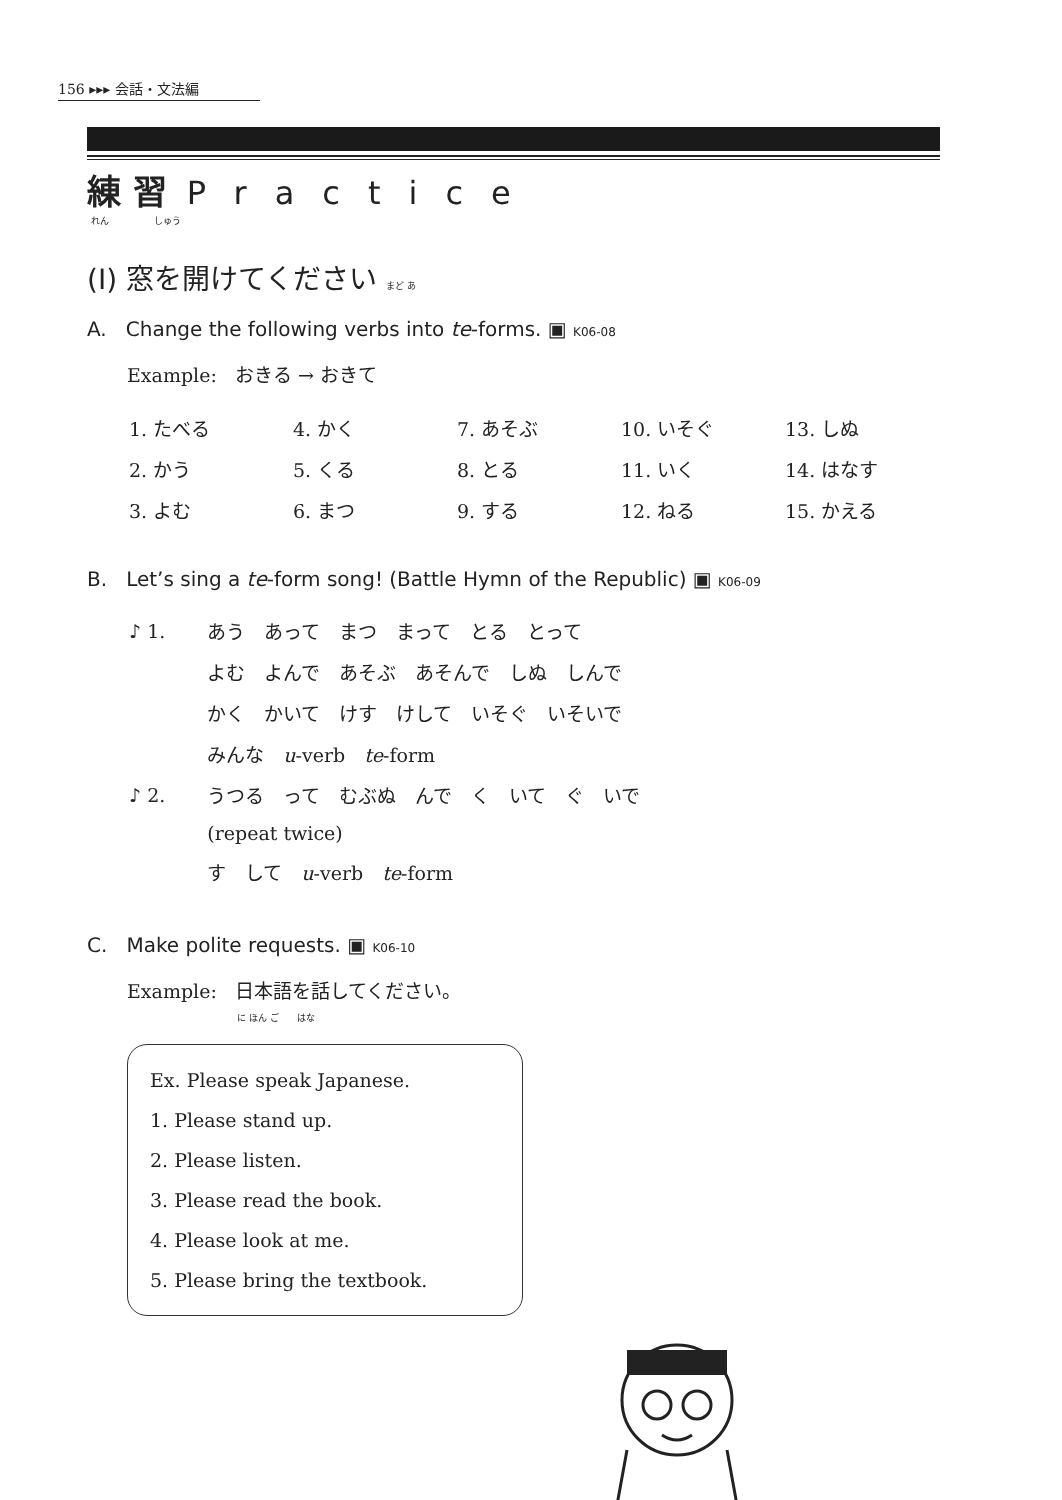156 ▸▸▸ 会話・文法編
練 習 Practice
れん　　　　　しゅう
(I) 窓を開けてください まど あ
A. Change the following verbs into te-forms. ▣ K06-08
Example: おきる → おきて
| 1. たべる | 4. かく | 7. あそぶ | 10. いそぐ | 13. しぬ |
| 2. かう | 5. くる | 8. とる | 11. いく | 14. はなす |
| 3. よむ | 6. まつ | 9. する | 12. ねる | 15. かえる |
B. Let’s sing a te-form song! (Battle Hymn of the Republic) ▣ K06-09
| ♪ 1. | あう あって まつ まって とる とって |
| | よむ よんで あそぶ あそんで しぬ しんで |
| | かく かいて けす けして いそぐ いそいで |
| | みんな u -verb te -form |
| ♪ 2. | うつる って むぶぬ んで く いて ぐ いで |
| | (repeat twice) |
| | す して u -verb te -form |
C. Make polite requests. ▣ K06-10
Example: 日本語を話してください。
に ほん ご　　はな
Ex. Please speak Japanese.
1. Please stand up.
2. Please listen.
3. Please read the book.
4. Please look at me.
5. Please bring the textbook.